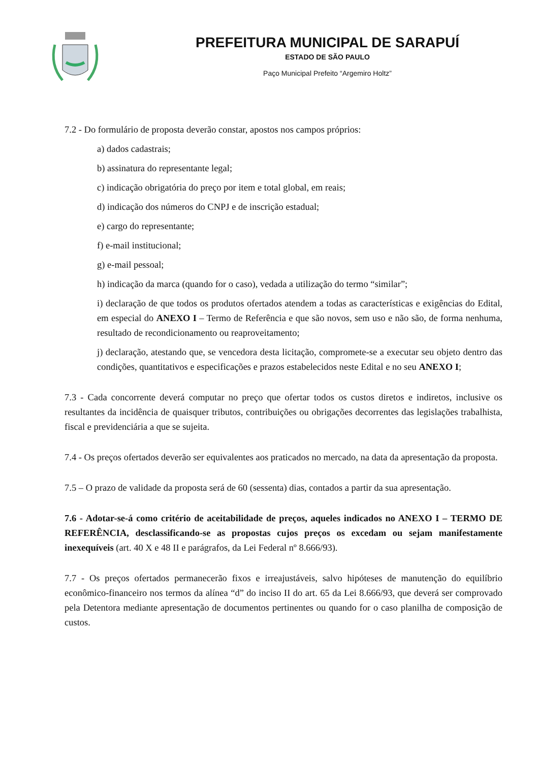PREFEITURA MUNICIPAL DE SARAPUÍ
ESTADO DE SÃO PAULO
Paço Municipal Prefeito “Argemiro Holtz”
7.2 - Do formulário de proposta deverão constar, apostos nos campos próprios:
a) dados cadastrais;
b) assinatura do representante legal;
c) indicação obrigatória do preço por item e total global, em reais;
d) indicação dos números do CNPJ e de inscrição estadual;
e) cargo do representante;
f) e-mail institucional;
g) e-mail pessoal;
h) indicação da marca (quando for o caso), vedada a utilização do termo “similar”;
i) declaração de que todos os produtos ofertados atendem a todas as características e exigências do Edital, em especial do ANEXO I – Termo de Referência e que são novos, sem uso e não são, de forma nenhuma, resultado de recondicionamento ou reaproveitamento;
j) declaração, atestando que, se vencedora desta licitação, compromete-se a executar seu objeto dentro das condições, quantitativos e especificações e prazos estabelecidos neste Edital e no seu ANEXO I;
7.3 - Cada concorrente deverá computar no preço que ofertar todos os custos diretos e indiretos, inclusive os resultantes da incidência de quaisquer tributos, contribuições ou obrigações decorrentes das legislações trabalhista, fiscal e previdenciária a que se sujeita.
7.4 - Os preços ofertados deverão ser equivalentes aos praticados no mercado, na data da apresentação da proposta.
7.5 – O prazo de validade da proposta será de 60 (sessenta) dias, contados a partir da sua apresentação.
7.6 - Adotar-se-á como critério de aceitabilidade de preços, aqueles indicados no ANEXO I – TERMO DE REFERÊNCIA, desclassificando-se as propostas cujos preços os excedam ou sejam manifestamente inexequíveis (art. 40 X e 48 II e parágrafos, da Lei Federal nº 8.666/93).
7.7 - Os preços ofertados permanecerão fixos e irreajustáveis, salvo hipóteses de manutenção do equilíbrio econômico-financeiro nos termos da alínea “d” do inciso II do art. 65 da Lei 8.666/93, que deverá ser comprovado pela Detentora mediante apresentação de documentos pertinentes ou quando for o caso planilha de composição de custos.